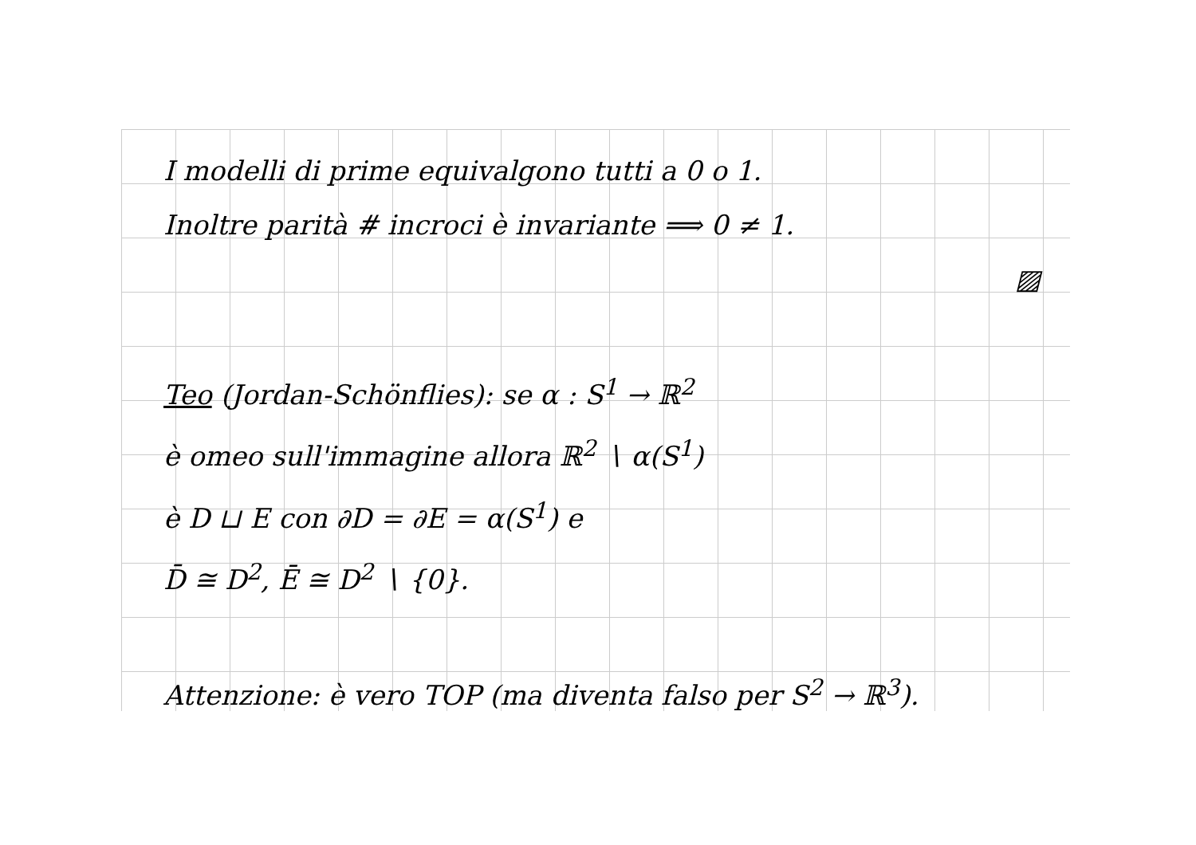I modelli di prime equivalgono tutti a 0 o 1.
Inoltre parità # incroci è invariante ⟹ 0 ≠ 1.
▨
Teo (Jordan-Schönflies): se α : S<sup>1</sup> → ℝ<sup>2</sup>
è omeo sull'immagine allora ℝ<sup>2</sup> ∖ α(S<sup>1</sup>)
è D ⊔ E con ∂D = ∂E = α(S<sup>1</sup>) e
D̄ ≅ D<sup>2</sup>, Ē ≅ D<sup>2</sup> ∖ {0}.
Attenzione: è vero TOP (ma diventa falso per S<sup>2</sup> → ℝ<sup>3</sup>).